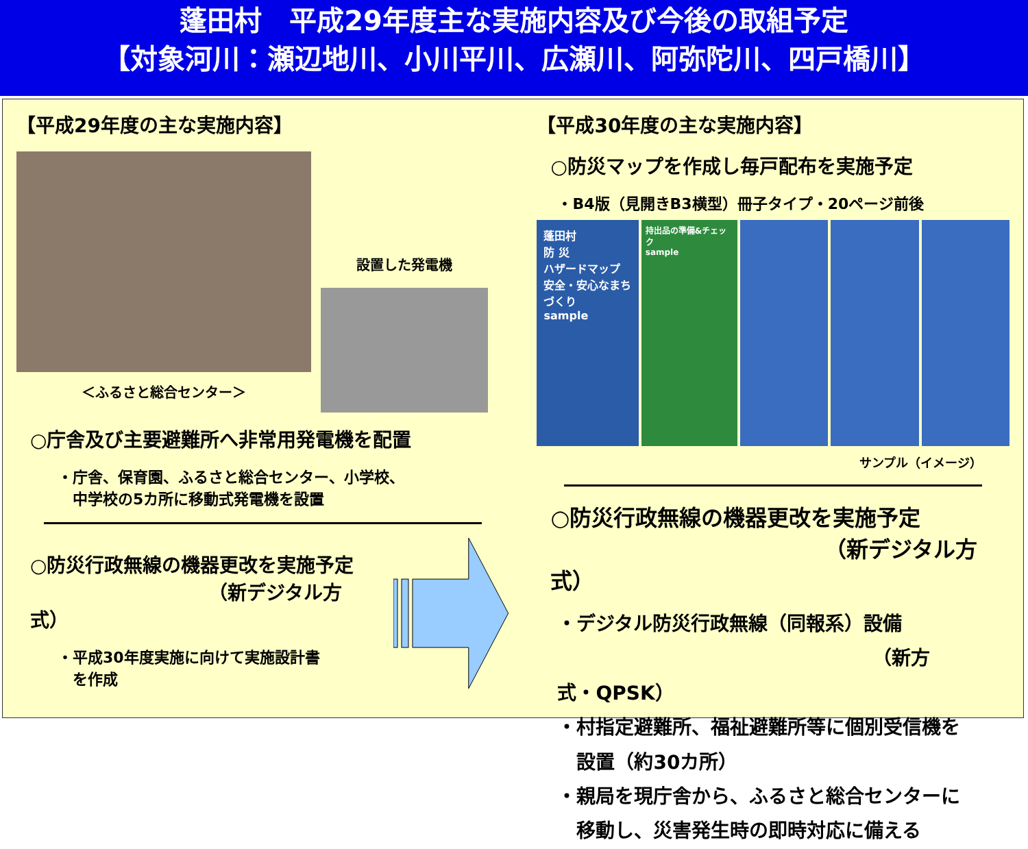蓬田村　平成29年度主な実施内容及び今後の取組予定
【対象河川：瀬辺地川、小川平川、広瀬川、阿弥陀川、四戸橋川】
【平成29年度の主な実施内容】
＜ふるさと総合センター＞
設置した発電機
○庁舎及び主要避難所へ非常用発電機を配置
・庁舎、保育園、ふるさと総合センター、小学校、
　中学校の5カ所に移動式発電機を設置
○防災行政無線の機器更改を実施予定
（新デジタル方式）
・平成30年度実施に向けて実施設計書
　を作成
【平成30年度の主な実施内容】
○防災マップを作成し毎戸配布を実施予定
・B4版（見開きB3横型）冊子タイプ・20ページ前後
蓬田村
防 災
ハザードマップ
安全・安心なまちづくり
sample
持出品の準備&チェック
sample
サンプル（イメージ）
○防災行政無線の機器更改を実施予定
（新デジタル方式）
・デジタル防災行政無線（同報系）設備
（新方式・QPSK）
・村指定避難所、福祉避難所等に個別受信機を
　設置（約30カ所）
・親局を現庁舎から、ふるさと総合センターに
　移動し、災害発生時の即時対応に備える